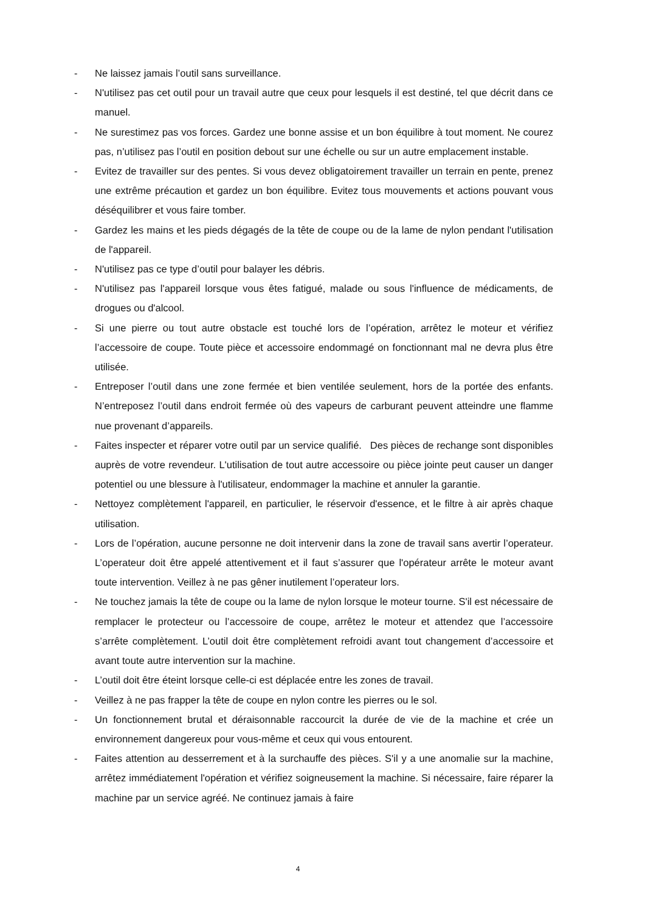- Ne laissez jamais l’outil sans surveillance.
- N'utilisez pas cet outil pour un travail autre que ceux pour lesquels il est destiné, tel que décrit dans ce manuel.
- Ne surestimez pas vos forces. Gardez une bonne assise et un bon équilibre à tout moment. Ne courez pas, n’utilisez pas l’outil en position debout sur une échelle ou sur un autre emplacement instable.
- Evitez de travailler sur des pentes. Si vous devez obligatoirement travailler un terrain en pente, prenez une extrême précaution et gardez un bon équilibre. Evitez tous mouvements et actions pouvant vous déséquilibrer et vous faire tomber.
- Gardez les mains et les pieds dégagés de la tête de coupe ou de la lame de nylon pendant l'utilisation de l'appareil.
- N'utilisez pas ce type d’outil pour balayer les débris.
- N'utilisez pas l'appareil lorsque vous êtes fatigué, malade ou sous l'influence de médicaments, de drogues ou d'alcool.
- Si une pierre ou tout autre obstacle est touché lors de l’opération, arrêtez le moteur et vérifiez l’accessoire de coupe. Toute pièce et accessoire endommagé on fonctionnant mal ne devra plus être utilisée.
- Entreposer l’outil dans une zone fermée et bien ventilée seulement, hors de la portée des enfants. N’entreposez l’outil dans endroit fermée où des vapeurs de carburant peuvent atteindre une flamme nue provenant d’appareils.
- Faites inspecter et réparer votre outil par un service qualifié. Des pièces de rechange sont disponibles auprès de votre revendeur. L'utilisation de tout autre accessoire ou pièce jointe peut causer un danger potentiel ou une blessure à l'utilisateur, endommager la machine et annuler la garantie.
- Nettoyez complètement l'appareil, en particulier, le réservoir d'essence, et le filtre à air après chaque utilisation.
- Lors de l’opération, aucune personne ne doit intervenir dans la zone de travail sans avertir l’operateur. L’operateur doit être appelé attentivement et il faut s’assurer que l'opérateur arrête le moteur avant toute intervention. Veillez à ne pas gêner inutilement l’operateur lors.
- Ne touchez jamais la tête de coupe ou la lame de nylon lorsque le moteur tourne. S'il est nécessaire de remplacer le protecteur ou l’accessoire de coupe, arrêtez le moteur et attendez que l’accessoire s’arrête complètement. L’outil doit être complètement refroidi avant tout changement d’accessoire et avant toute autre intervention sur la machine.
- L’outil doit être éteint lorsque celle-ci est déplacée entre les zones de travail.
- Veillez à ne pas frapper la tête de coupe en nylon contre les pierres ou le sol.
- Un fonctionnement brutal et déraisonnable raccourcit la durée de vie de la machine et crée un environnement dangereux pour vous-même et ceux qui vous entourent.
- Faites attention au desserrement et à la surchauffe des pièces. S'il y a une anomalie sur la machine, arrêtez immédiatement l'opération et vérifiez soigneusement la machine. Si nécessaire, faire réparer la machine par un service agréé. Ne continuez jamais à faire
4